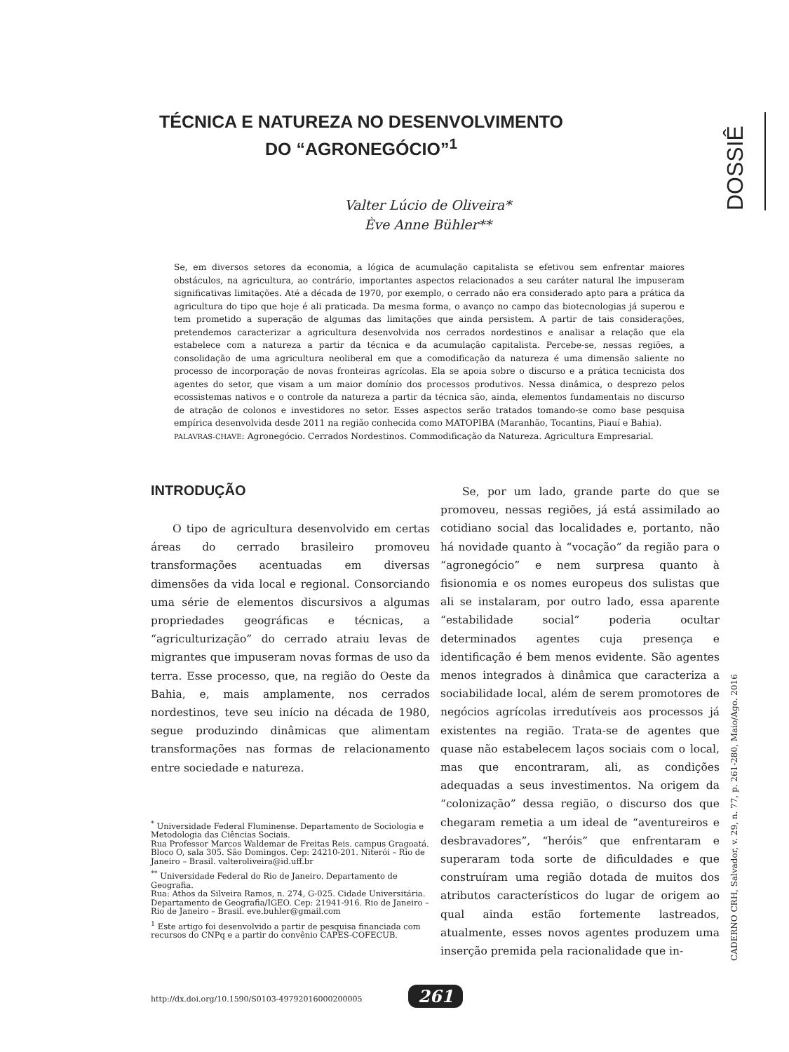DOSSIÊ
TÉCNICA E NATUREZA NO DESENVOLVIMENTO DO “AGRONEGÓCIO”<sup>1</sup>
Valter Lúcio de Oliveira*
Ève Anne Bühler**
Se, em diversos setores da economia, a lógica de acumulação capitalista se efetivou sem enfrentar maiores obstáculos, na agricultura, ao contrário, importantes aspectos relacionados a seu caráter natural lhe impuseram significativas limitações. Até a década de 1970, por exemplo, o cerrado não era considerado apto para a prática da agricultura do tipo que hoje é ali praticada. Da mesma forma, o avanço no campo das biotecnologias já superou e tem prometido a superação de algumas das limitações que ainda persistem. A partir de tais considerações, pretendemos caracterizar a agricultura desenvolvida nos cerrados nordestinos e analisar a relação que ela estabelece com a natureza a partir da técnica e da acumulação capitalista. Percebe-se, nessas regiões, a consolidação de uma agricultura neoliberal em que a comodificação da natureza é uma dimensão saliente no processo de incorporação de novas fronteiras agrícolas. Ela se apoia sobre o discurso e a prática tecnicista dos agentes do setor, que visam a um maior domínio dos processos produtivos. Nessa dinâmica, o desprezo pelos ecossistemas nativos e o controle da natureza a partir da técnica são, ainda, elementos fundamentais no discurso de atração de colonos e investidores no setor. Esses aspectos serão tratados tomando-se como base pesquisa empírica desenvolvida desde 2011 na região conhecida como MATOPIBA (Maranhão, Tocantins, Piauí e Bahia).
PALAVRAS-CHAVE: Agronegócio. Cerrados Nordestinos. Commodificação da Natureza. Agricultura Empresarial.
INTRODUÇÃO
  O tipo de agricultura desenvolvido em certas áreas do cerrado brasileiro promoveu transformações acentuadas em diversas dimensões da vida local e regional. Consorciando uma série de elementos discursivos a algumas propriedades geográficas e técnicas, a “agriculturização” do cerrado atraiu levas de migrantes que impuseram novas formas de uso da terra. Esse processo, que, na região do Oeste da Bahia, e, mais amplamente, nos cerrados nordestinos, teve seu início na década de 1980, segue produzindo dinâmicas que alimentam transformações nas formas de relacionamento entre sociedade e natureza.
<sup>*</sup> Universidade Federal Fluminense. Departamento de Sociologia e Metodologia das Ciências Sociais.
Rua Professor Marcos Waldemar de Freitas Reis. campus Gragoatá. Bloco O, sala 305. São Domingos. Cep: 24210-201. Niterói – Rio de Janeiro – Brasil. valteroliveira@id.uff.br
<sup>**</sup> Universidade Federal do Rio de Janeiro. Departamento de Geografia.
Rua: Athos da Silveira Ramos, n. 274, G-025. Cidade Universitária. Departamento de Geografia/IGEO. Cep: 21941-916. Rio de Janeiro – Rio de Janeiro – Brasil. eve.buhler@gmail.com
<sup>1</sup> Este artigo foi desenvolvido a partir de pesquisa financiada com recursos do CNPq e a partir do convênio CAPES-COFECUB.
  Se, por um lado, grande parte do que se promoveu, nessas regiões, já está assimilado ao cotidiano social das localidades e, portanto, não há novidade quanto à “vocação” da região para o “agronegócio” e nem surpresa quanto à fisionomia e os nomes europeus dos sulistas que ali se instalaram, por outro lado, essa aparente “estabilidade social” poderia ocultar determinados agentes cuja presença e identificação é bem menos evidente. São agentes menos integrados à dinâmica que caracteriza a sociabilidade local, além de serem promotores de negócios agrícolas irredutíveis aos processos já existentes na região. Trata-se de agentes que quase não estabelecem laços sociais com o local, mas que encontraram, ali, as condições adequadas a seus investimentos. Na origem da “colonização” dessa região, o discurso dos que chegaram remetia a um ideal de “aventureiros e desbravadores”, “heróis” que enfrentaram e superaram toda sorte de dificuldades e que construíram uma região dotada de muitos dos atributos característicos do lugar de origem ao qual ainda estão fortemente lastreados, atualmente, esses novos agentes produzem uma inserção premida pela racionalidade que in-
CADERNO CRH, Salvador, v. 29, n. 77, p. 261-280, Maio/Ago. 2016
http://dx.doi.org/10.1590/S0103-49792016000200005
261